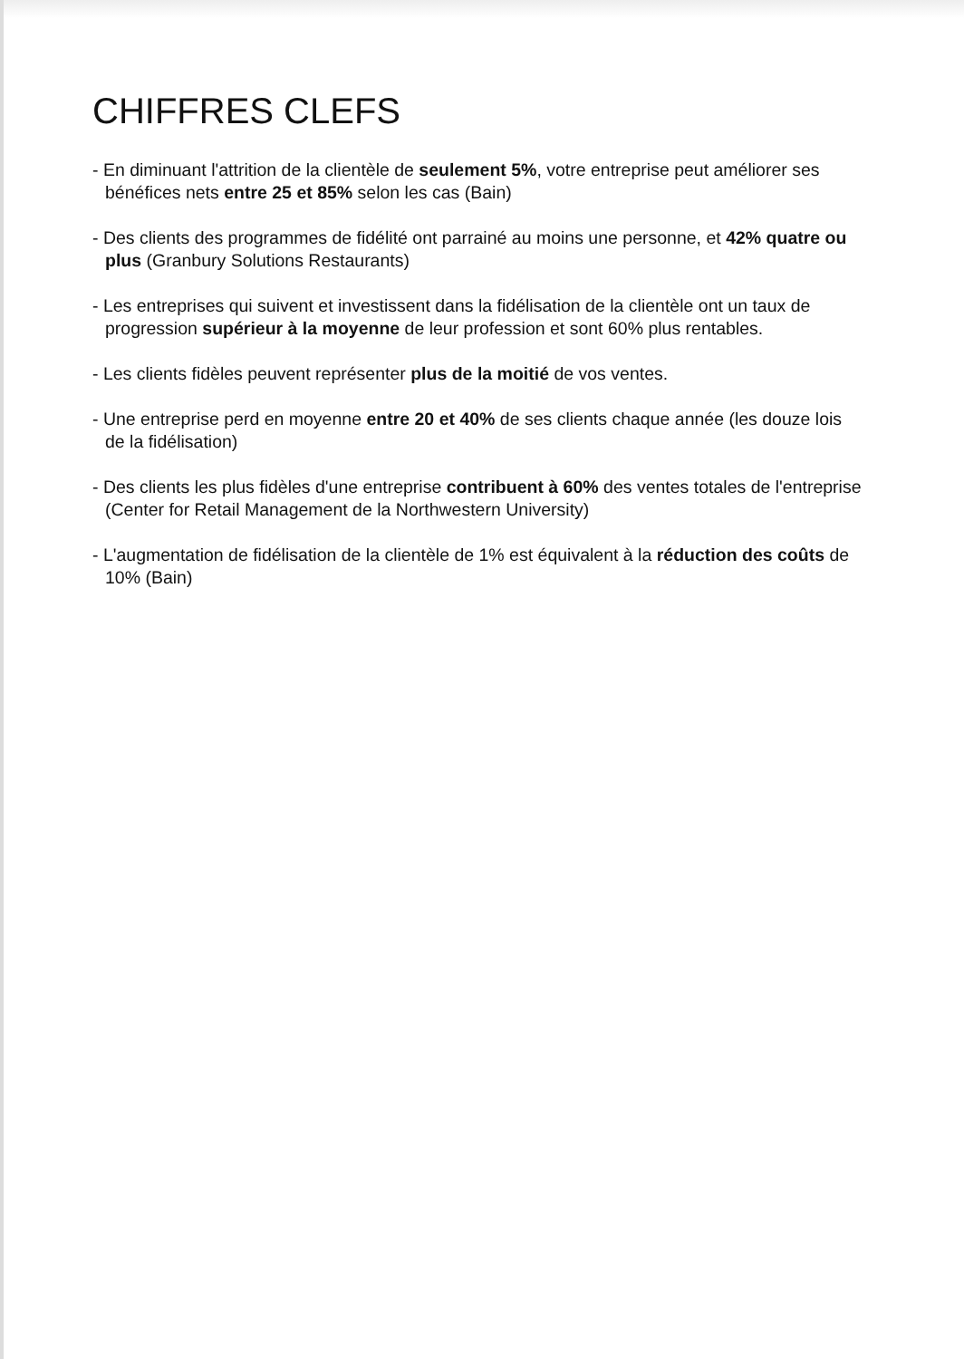CHIFFRES CLEFS
- En diminuant l'attrition de la clientèle de seulement 5%, votre entreprise peut améliorer ses bénéfices nets entre 25 et 85% selon les cas (Bain)
- Des clients des programmes de fidélité ont parrainé au moins une personne, et 42% quatre ou plus (Granbury Solutions Restaurants)
- Les entreprises qui suivent et investissent dans la fidélisation de la clientèle ont un taux de progression supérieur à la moyenne de leur profession et sont 60% plus rentables.
- Les clients fidèles peuvent représenter plus de la moitié de vos ventes.
- Une entreprise perd en moyenne entre 20 et 40% de ses clients chaque année (les douze lois de la fidélisation)
- Des clients les plus fidèles d'une entreprise contribuent à 60% des ventes totales de l'entreprise (Center for Retail Management de la Northwestern University)
- L'augmentation de fidélisation de la clientèle de 1% est équivalent à la réduction des coûts de 10% (Bain)